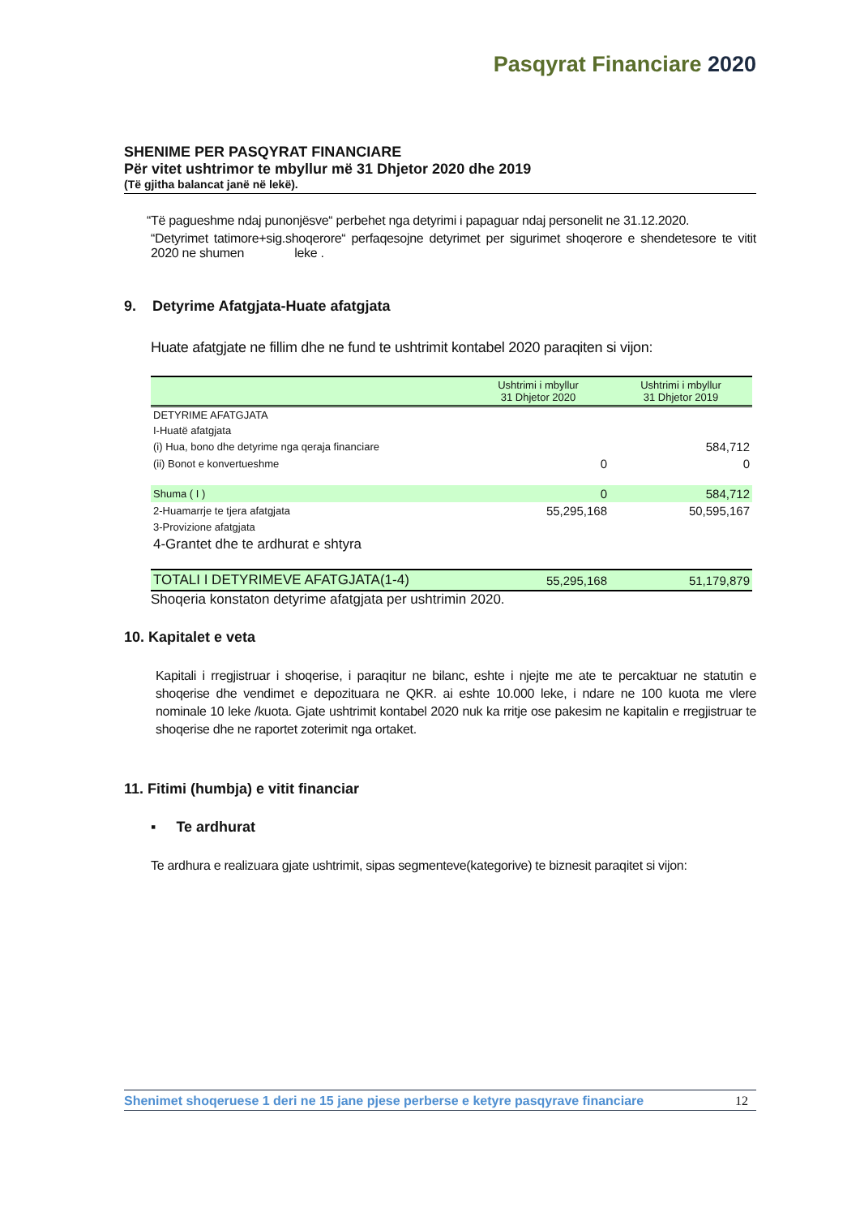Pasqyrat Financiare 2020
SHENIME PER PASQYRAT FINANCIARE
Për vitet ushtrimor te mbyllur më 31 Dhjetor 2020 dhe 2019
(Të gjitha balancat janë në lekë).
“Të pagueshme ndaj punonjësve“ perbehet nga detyrimi i papaguar ndaj personelit ne 31.12.2020.
“Detyrimet tatimore+sig.shoqerore“ perfaqesojne detyrimet per sigurimet shoqerore e shendetesore te vitit 2020 ne shumen leke .
9. Detyrime Afatgjata-Huate afatgjata
Huate afatgjate ne fillim dhe ne fund te ushtrimit kontabel 2020 paraqiten si vijon:
| | Ushtrimi i mbyllur 31 Dhjetor 2020 | Ushtrimi i mbyllur 31 Dhjetor 2019 |
| --- | --- | --- |
| DETYRIME AFATGJATA | | |
| I-Huatë afatgjata | | |
| (i) Hua, bono dhe detyrime nga qeraja financiare | | 584,712 |
| (ii) Bonot e konvertueshme | 0 | 0 |
| Shuma ( I ) | 0 | 584,712 |
| 2-Huamarrje te tjera afatgjata | 55,295,168 | 50,595,167 |
| 3-Provizione afatgjata | | |
| 4-Grantet dhe te ardhurat e shtyra | | |
| TOTALI I DETYRIMEVE AFATGJATA(1-4) | 55,295,168 | 51,179,879 |
Shoqeria konstaton detyrime afatgjata per ushtrimin 2020.
10. Kapitalet e veta
Kapitali i rregjistruar i shoqerise, i paraqitur ne bilanc, eshte i njejte me ate te percaktuar ne statutin e shoqerise dhe vendimet e depozituara ne QKR. ai eshte 10.000 leke, i ndare ne 100 kuota me vlere nominale 10 leke /kuota. Gjate ushtrimit kontabel 2020 nuk ka rritje ose pakesim ne kapitalin e rregjistruar te shoqerise dhe ne raportet zoterimit nga ortaket.
11. Fitimi (humbja) e vitit financiar
▪ Te ardhurat
Te ardhura e realizuara gjate ushtrimit, sipas segmenteve(kategorive) te biznesit paraqitet si vijon:
Shenimet shoqeruese 1 deri ne 15 jane pjese perberse e ketyre pasqyrave financiare 12